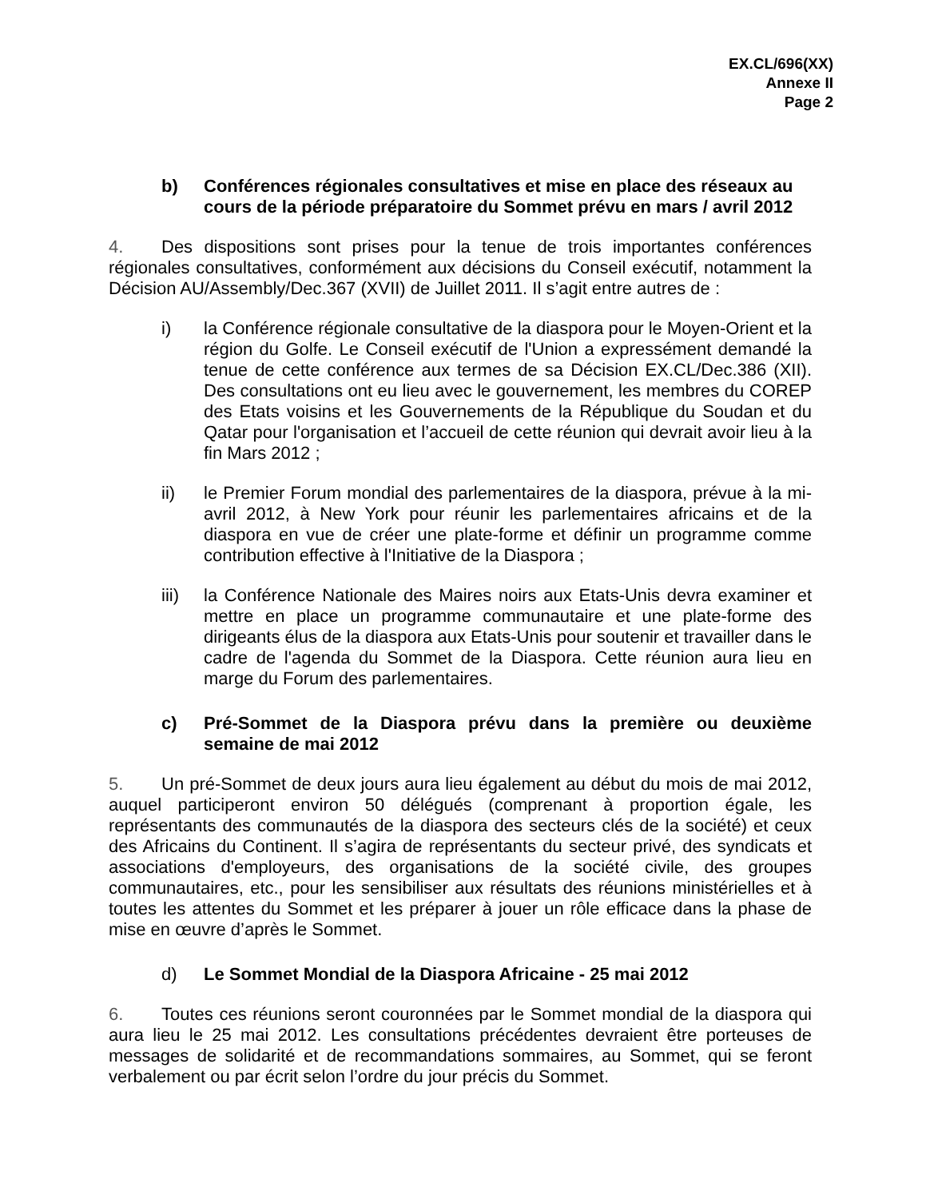EX.CL/696(XX)
Annexe II
Page 2
b) Conférences régionales consultatives et mise en place des réseaux au cours de la période préparatoire du Sommet prévu en mars / avril 2012
4. Des dispositions sont prises pour la tenue de trois importantes conférences régionales consultatives, conformément aux décisions du Conseil exécutif, notamment la Décision AU/Assembly/Dec.367 (XVII) de Juillet 2011. Il s’agit entre autres de :
i) la Conférence régionale consultative de la diaspora pour le Moyen-Orient et la région du Golfe. Le Conseil exécutif de l'Union a expressément demandé la tenue de cette conférence aux termes de sa Décision EX.CL/Dec.386 (XII). Des consultations ont eu lieu avec le gouvernement, les membres du COREP des Etats voisins et les Gouvernements de la République du Soudan et du Qatar pour l'organisation et l’accueil de cette réunion qui devrait avoir lieu à la fin Mars 2012 ;
ii) le Premier Forum mondial des parlementaires de la diaspora, prévue à la mi-avril 2012, à New York pour réunir les parlementaires africains et de la diaspora en vue de créer une plate-forme et définir un programme comme contribution effective à l'Initiative de la Diaspora ;
iii) la Conférence Nationale des Maires noirs aux Etats-Unis devra examiner et mettre en place un programme communautaire et une plate-forme des dirigeants élus de la diaspora aux Etats-Unis pour soutenir et travailler dans le cadre de l'agenda du Sommet de la Diaspora. Cette réunion aura lieu en marge du Forum des parlementaires.
c) Pré-Sommet de la Diaspora prévu dans la première ou deuxième semaine de mai 2012
5. Un pré-Sommet de deux jours aura lieu également au début du mois de mai 2012, auquel participeront environ 50 délégués (comprenant à proportion égale, les représentants des communautés de la diaspora des secteurs clés de la société) et ceux des Africains du Continent. Il s’agira de représentants du secteur privé, des syndicats et associations d'employeurs, des organisations de la société civile, des groupes communautaires, etc., pour les sensibiliser aux résultats des réunions ministérielles et à toutes les attentes du Sommet et les préparer à jouer un rôle efficace dans la phase de mise en œuvre d’après le Sommet.
d) Le Sommet Mondial de la Diaspora Africaine - 25 mai 2012
6. Toutes ces réunions seront couronnées par le Sommet mondial de la diaspora qui aura lieu le 25 mai 2012. Les consultations précédentes devraient être porteuses de messages de solidarité et de recommandations sommaires, au Sommet, qui se feront verbalement ou par écrit selon l’ordre du jour précis du Sommet.